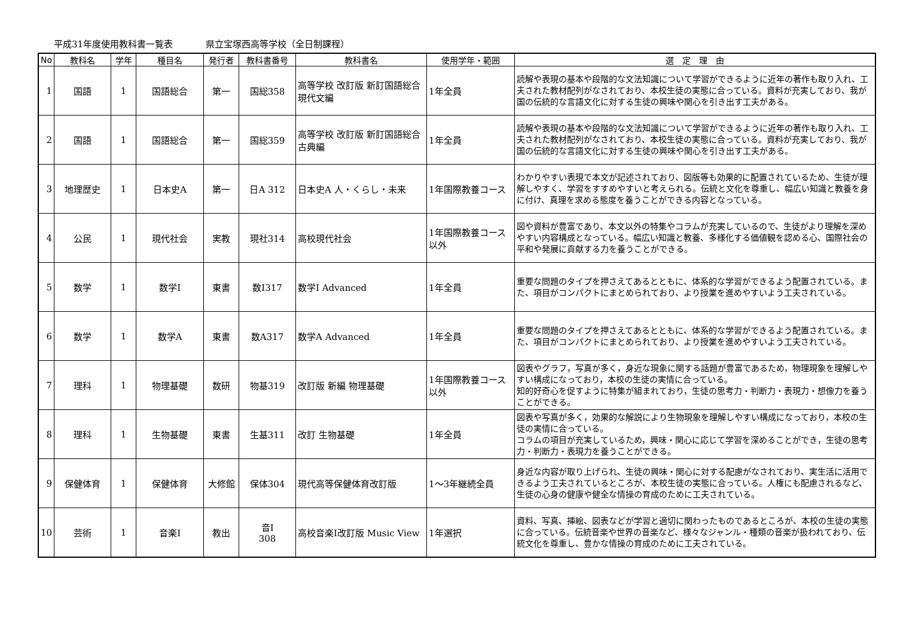平成31年度使用教科書一覧表 県立宝塚西高等学校（全日制課程）
| No | 教科名 | 学年 | 種目名 | 発行者 | 教科書番号 | 教科書名 | 使用学年・範囲 | 選 定 理 由 |
| --- | --- | --- | --- | --- | --- | --- | --- | --- |
| 1 | 国語 | 1 | 国語総合 | 第一 | 国総358 | 高等学校 改訂版 新訂国語総合 現代文編 | 1年全員 | 読解や表現の基本や段階的な文法知識について学習ができるように近年の著作も取り入れ、工夫された教材配列がなされており、本校生徒の実態に合っている。資料が充実しており、我が国の伝統的な言語文化に対する生徒の興味や関心を引き出す工夫がある。 |
| 2 | 国語 | 1 | 国語総合 | 第一 | 国総359 | 高等学校 改訂版 新訂国語総合 古典編 | 1年全員 | 読解や表現の基本や段階的な文法知識について学習ができるように近年の著作も取り入れ、工夫された教材配列がなされており、本校生徒の実態に合っている。資料が充実しており、我が国の伝統的な言語文化に対する生徒の興味や関心を引き出す工夫がある。 |
| 3 | 地理歴史 | 1 | 日本史A | 第一 | 日A 312 | 日本史A 人・くらし・未来 | 1年国際教養コース | わかりやすい表現で本文が記述されており、図版等も効果的に配置されているため、生徒が理解しやすく、学習をすすめやすいと考えられる。伝統と文化を尊重し、幅広い知識と教養を身に付け、真理を求める態度を養うことができる内容となっている。 |
| 4 | 公民 | 1 | 現代社会 | 実教 | 現社314 | 高校現代社会 | 1年国際教養コース以外 | 図や資料が豊富であり、本文以外の特集やコラムが充実しているので、生徒がより理解を深めやすい内容構成となっている。幅広い知識と教養、多様化する価値観を認める心、国際社会の平和や発展に貢献する力を養うことができる。 |
| 5 | 数学 | 1 | 数学Ⅰ | 東書 | 数Ⅰ317 | 数学Ⅰ Advanced | 1年全員 | 重要な問題のタイプを押さえてあるとともに、体系的な学習ができるよう配置されている。また、項目がコンパクトにまとめられており、より授業を進めやすいよう工夫されている。 |
| 6 | 数学 | 1 | 数学A | 東書 | 数A317 | 数学A Advanced | 1年全員 | 重要な問題のタイプを押さえてあるとともに、体系的な学習ができるよう配置されている。また、項目がコンパクトにまとめられており、より授業を進めやすいよう工夫されている。 |
| 7 | 理科 | 1 | 物理基礎 | 数研 | 物基319 | 改訂版 新編 物理基礎 | 1年国際教養コース以外 | 図表やグラフ，写真が多く，身近な現象に関する話題が豊富であるため，物理現象を理解しやすい構成になっており，本校の生徒の実情に合っている。 知的好奇心を促すように特集が組まれており，生徒の思考力・判断力・表現力・想像力を養うことができる。 |
| 8 | 理科 | 1 | 生物基礎 | 東書 | 生基311 | 改訂 生物基礎 | 1年全員 | 図表や写真が多く，効果的な解説により生物現象を理解しやすい構成になっており，本校の生徒の実情に合っている。 コラムの項目が充実しているため，興味・関心に応じて学習を深めることができ，生徒の思考力・判断力・表現力を養うことができる。 |
| 9 | 保健体育 | 1 | 保健体育 | 大修館 | 保体304 | 現代高等保健体育改訂版 | 1～3年継続全員 | 身近な内容が取り上げられ、生徒の興味・関心に対する配慮がなされており、実生活に活用できるよう工夫されているところが、本校生徒の実態に合っている。人権にも配慮されるなど、生徒の心身の健康や健全な情操の育成のために工夫されている。 |
| 10 | 芸術 | 1 | 音楽Ⅰ | 教出 | 音Ⅰ 308 | 高校音楽Ⅰ改訂版 Music View | 1年選択 | 資料、写真、挿絵、図表などが学習と適切に関わったものであるところが、本校の生徒の実態に合っている。伝統音楽や世界の音楽など、様々なジャンル・種類の音楽が扱われており、伝統文化を尊重し、豊かな情操の育成のために工夫されている。 |